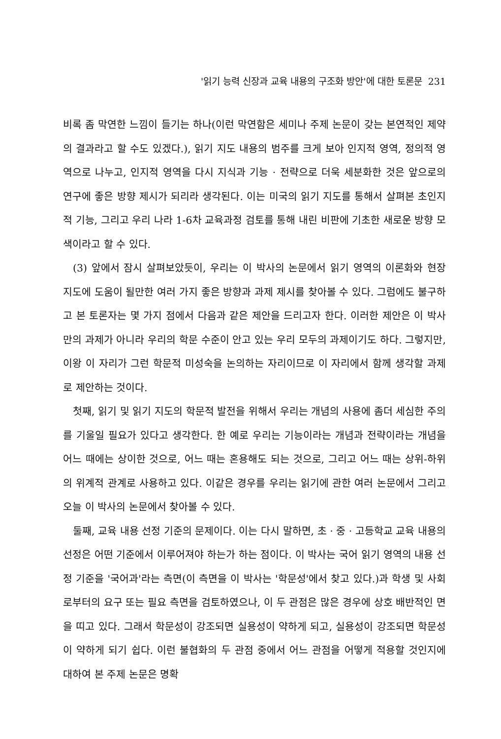'읽기 능력 신장과 교육 내용의 구조화 방안'에 대한 토론문 231
비록 좀 막연한 느낌이 들기는 하나(이런 막연함은 세미나 주제 논문이 갖는 본연적인 제약의 결과라고 할 수도 있겠다.), 읽기 지도 내용의 범주를 크게 보아 인지적 영역, 정의적 영역으로 나누고, 인지적 영역을 다시 지식과 기능 · 전략으로 더욱 세분화한 것은 앞으로의 연구에 좋은 방향 제시가 되리라 생각된다. 이는 미국의 읽기 지도를 통해서 살펴본 초인지적 기능, 그리고 우리 나라 1-6차 교육과정 검토를 통해 내린 비판에 기초한 새로운 방향 모색이라고 할 수 있다.
(3) 앞에서 잠시 살펴보았듯이, 우리는 이 박사의 논문에서 읽기 영역의 이론화와 현장 지도에 도움이 될만한 여러 가지 좋은 방향과 과제 제시를 찾아볼 수 있다. 그럼에도 불구하고 본 토론자는 몇 가지 점에서 다음과 같은 제안을 드리고자 한다. 이러한 제안은 이 박사만의 과제가 아니라 우리의 학문 수준이 안고 있는 우리 모두의 과제이기도 하다. 그렇지만, 이왕 이 자리가 그런 학문적 미성숙을 논의하는 자리이므로 이 자리에서 함께 생각할 과제로 제안하는 것이다.
첫째, 읽기 및 읽기 지도의 학문적 발전을 위해서 우리는 개념의 사용에 좀더 세심한 주의를 기울일 필요가 있다고 생각한다. 한 예로 우리는 기능이라는 개념과 전략이라는 개념을 어느 때에는 상이한 것으로, 어느 때는 혼용해도 되는 것으로, 그리고 어느 때는 상위-하위의 위계적 관계로 사용하고 있다. 이같은 경우를 우리는 읽기에 관한 여러 논문에서 그리고 오늘 이 박사의 논문에서 찾아볼 수 있다.
둘째, 교육 내용 선정 기준의 문제이다. 이는 다시 말하면, 초 · 중 · 고등학교 교육 내용의 선정은 어떤 기준에서 이루어져야 하는가 하는 점이다. 이 박사는 국어 읽기 영역의 내용 선정 기준을 '국어과'라는 측면(이 측면을 이 박사는 '학문성'에서 찾고 있다.)과 학생 및 사회로부터의 요구 또는 필요 측면을 검토하였으나, 이 두 관점은 많은 경우에 상호 배반적인 면을 띠고 있다. 그래서 학문성이 강조되면 실용성이 약하게 되고, 실용성이 강조되면 학문성이 약하게 되기 쉽다. 이런 불협화의 두 관점 중에서 어느 관점을 어떻게 적용할 것인지에 대하여 본 주제 논문은 명확